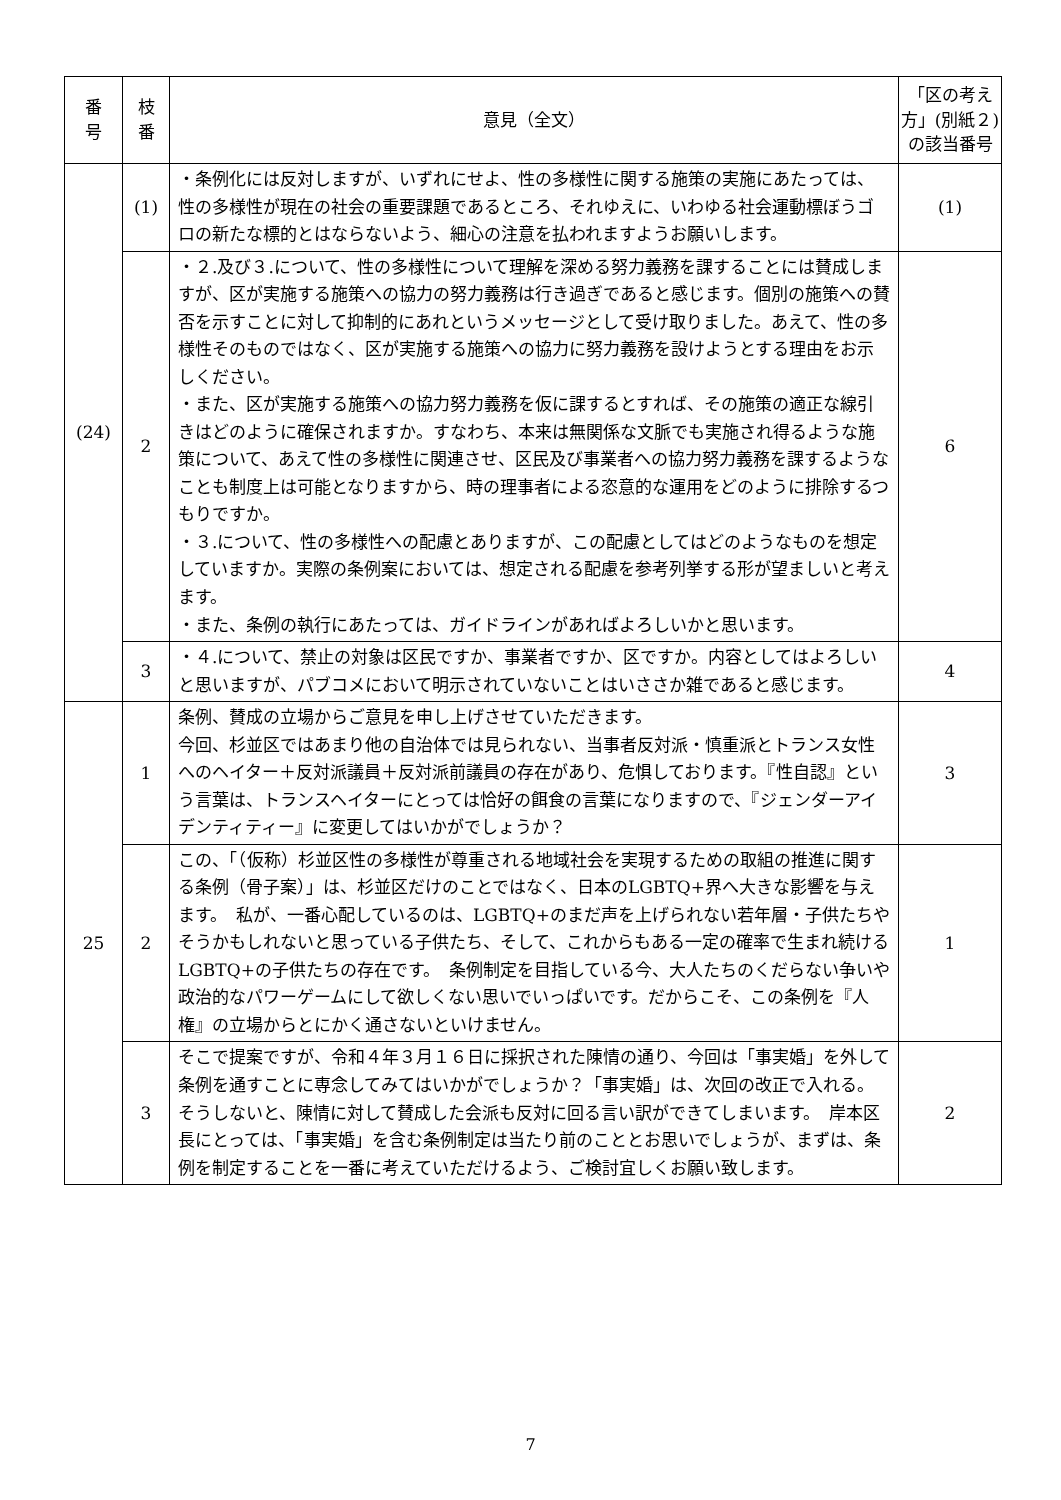| 番 号 | 枝 番 | 意見（全文） | 「区の考え方」(別紙２)の該当番号 |
| --- | --- | --- | --- |
| (24) | (1) | ・条例化には反対しますが、いずれにせよ、性の多様性に関する施策の実施にあたっては、性の多様性が現在の社会の重要課題であるところ、それゆえに、いわゆる社会運動標ぼうゴロの新たな標的とはならないよう、細心の注意を払われますようお願いします。 | (1) |
| | 2 | ・２.及び３.について、性の多様性について理解を深める努力義務を課することには賛成しますが、区が実施する施策への協力の努力義務は行き過ぎであると感じます。個別の施策への賛否を示すことに対して抑制的にあれというメッセージとして受け取りました。あえて、性の多様性そのものではなく、区が実施する施策への協力に努力義務を設けようとする理由をお示しください。 ・また、区が実施する施策への協力努力義務を仮に課するとすれば、その施策の適正な線引きはどのように確保されますか。すなわち、本来は無関係な文脈でも実施され得るような施策について、あえて性の多様性に関連させ、区民及び事業者への協力努力義務を課するようなことも制度上は可能となりますから、時の理事者による恣意的な運用をどのように排除するつもりですか。 ・３.について、性の多様性への配慮とありますが、この配慮としてはどのようなものを想定していますか。実際の条例案においては、想定される配慮を参考列挙する形が望ましいと考えます。 ・また、条例の執行にあたっては、ガイドラインがあればよろしいかと思います。 | 6 |
| | 3 | ・４.について、禁止の対象は区民ですか、事業者ですか、区ですか。内容としてはよろしいと思いますが、パブコメにおいて明示されていないことはいささか雑であると感じます。 | 4 |
| 25 | 1 | 条例、賛成の立場からご意見を申し上げさせていただきます。 今回、杉並区ではあまり他の自治体では見られない、当事者反対派・慎重派とトランス女性へのヘイター＋反対派議員＋反対派前議員の存在があり、危惧しております。『性自認』という言葉は、トランスヘイターにとっては恰好の餌食の言葉になりますので、『ジェンダーアイデンティティー』に変更してはいかがでしょうか？ | 3 |
| | 2 | この、「（仮称）杉並区性の多様性が尊重される地域社会を実現するための取組の推進に関する条例（骨子案）」は、杉並区だけのことではなく、日本のLGBTQ+界へ大きな影響を与えます。 私が、一番心配しているのは、LGBTQ+のまだ声を上げられない若年層・子供たちやそうかもしれないと思っている子供たち、そして、これからもある一定の確率で生まれ続ける LGBTQ+の子供たちの存在です。 条例制定を目指している今、大人たちのくだらない争いや政治的なパワーゲームにして欲しくない思いでいっぱいです。だからこそ、この条例を『人権』の立場からとにかく通さないといけません。 | 1 |
| | 3 | そこで提案ですが、令和４年３月１６日に採択された陳情の通り、今回は「事実婚」を外して条例を通すことに専念してみてはいかがでしょうか？「事実婚」は、次回の改正で入れる。そうしないと、陳情に対して賛成した会派も反対に回る言い訳ができてしまいます。 岸本区長にとっては、「事実婚」を含む条例制定は当たり前のこととお思いでしょうが、まずは、条例を制定することを一番に考えていただけるよう、ご検討宜しくお願い致します。 | 2 |
7